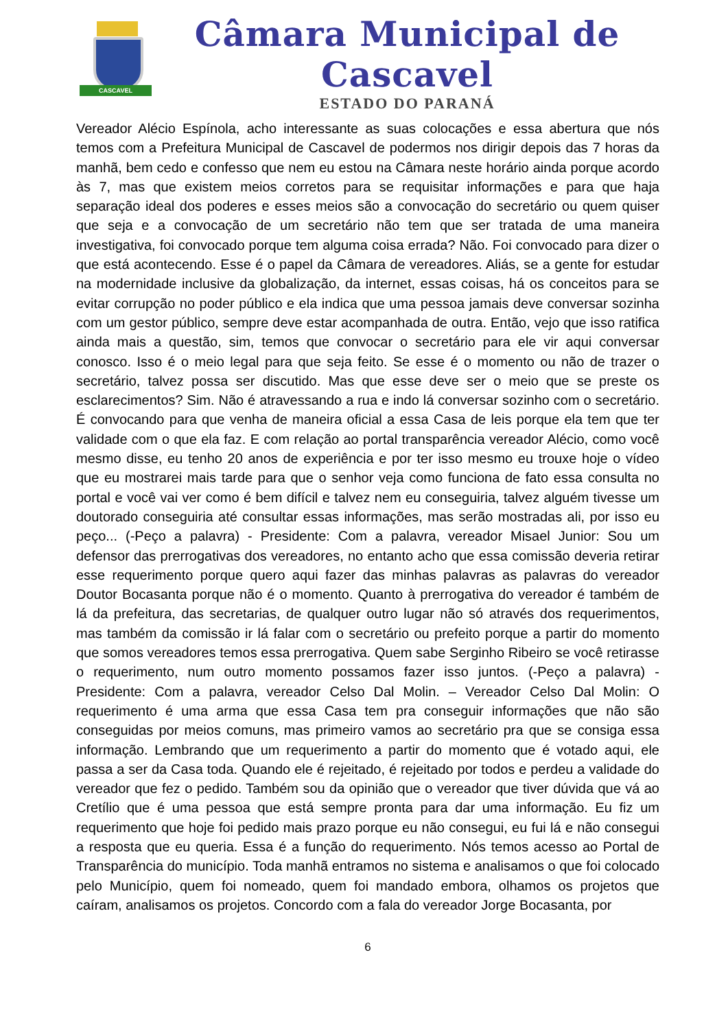CASCAVEL
Câmara Municipal de Cascavel
ESTADO DO PARANÁ
Vereador Alécio Espínola, acho interessante as suas colocações e essa abertura que nós temos com a Prefeitura Municipal de Cascavel de podermos nos dirigir depois das 7 horas da manhã, bem cedo e confesso que nem eu estou na Câmara neste horário ainda porque acordo às 7, mas que existem meios corretos para se requisitar informações e para que haja separação ideal dos poderes e esses meios são a convocação do secretário ou quem quiser que seja e a convocação de um secretário não tem que ser tratada de uma maneira investigativa, foi convocado porque tem alguma coisa errada? Não. Foi convocado para dizer o que está acontecendo. Esse é o papel da Câmara de vereadores. Aliás, se a gente for estudar na modernidade inclusive da globalização, da internet, essas coisas, há os conceitos para se evitar corrupção no poder público e ela indica que uma pessoa jamais deve conversar sozinha com um gestor público, sempre deve estar acompanhada de outra. Então, vejo que isso ratifica ainda mais a questão, sim, temos que convocar o secretário para ele vir aqui conversar conosco. Isso é o meio legal para que seja feito. Se esse é o momento ou não de trazer o secretário, talvez possa ser discutido. Mas que esse deve ser o meio que se preste os esclarecimentos? Sim. Não é atravessando a rua e indo lá conversar sozinho com o secretário. É convocando para que venha de maneira oficial a essa Casa de leis porque ela tem que ter validade com o que ela faz. E com relação ao portal transparência vereador Alécio, como você mesmo disse, eu tenho 20 anos de experiência e por ter isso mesmo eu trouxe hoje o vídeo que eu mostrarei mais tarde para que o senhor veja como funciona de fato essa consulta no portal e você vai ver como é bem difícil e talvez nem eu conseguiria, talvez alguém tivesse um doutorado conseguiria até consultar essas informações, mas serão mostradas ali, por isso eu peço... (-Peço a palavra) - Presidente: Com a palavra, vereador Misael Junior: Sou um defensor das prerrogativas dos vereadores, no entanto acho que essa comissão deveria retirar esse requerimento porque quero aqui fazer das minhas palavras as palavras do vereador Doutor Bocasanta porque não é o momento. Quanto à prerrogativa do vereador é também de lá da prefeitura, das secretarias, de qualquer outro lugar não só através dos requerimentos, mas também da comissão ir lá falar com o secretário ou prefeito porque a partir do momento que somos vereadores temos essa prerrogativa. Quem sabe Serginho Ribeiro se você retirasse o requerimento, num outro momento possamos fazer isso juntos. (-Peço a palavra) - Presidente: Com a palavra, vereador Celso Dal Molin. – Vereador Celso Dal Molin: O requerimento é uma arma que essa Casa tem pra conseguir informações que não são conseguidas por meios comuns, mas primeiro vamos ao secretário pra que se consiga essa informação. Lembrando que um requerimento a partir do momento que é votado aqui, ele passa a ser da Casa toda. Quando ele é rejeitado, é rejeitado por todos e perdeu a validade do vereador que fez o pedido. Também sou da opinião que o vereador que tiver dúvida que vá ao Cretílio que é uma pessoa que está sempre pronta para dar uma informação. Eu fiz um requerimento que hoje foi pedido mais prazo porque eu não consegui, eu fui lá e não consegui a resposta que eu queria. Essa é a função do requerimento. Nós temos acesso ao Portal de Transparência do município. Toda manhã entramos no sistema e analisamos o que foi colocado pelo Município, quem foi nomeado, quem foi mandado embora, olhamos os projetos que caíram, analisamos os projetos. Concordo com a fala do vereador Jorge Bocasanta, por
6